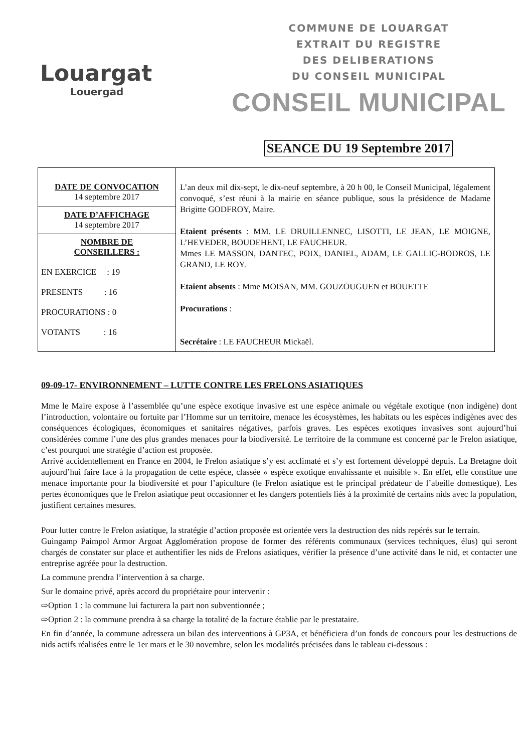Louargat
Louergad
COMMUNE DE LOUARGAT
EXTRAIT DU REGISTRE
DES DELIBERATIONS
DU CONSEIL MUNICIPAL
CONSEIL MUNICIPAL
SEANCE DU 19 Septembre 2017
| DATE DE CONVOCATION 14 septembre 2017 | L’an deux mil dix-sept, le dix-neuf septembre, à 20 h 00, le Conseil Municipal, légalement convoqué, s’est réuni à la mairie en séance publique, sous la présidence de Madame Brigitte GODFROY, Maire. Etaient présents : MM. LE DRUILLENNEC, LISOTTI, LE JEAN, LE MOIGNE, L’HEVEDER, BOUDEHENT, LE FAUCHEUR. Mmes LE MASSON, DANTEC, POIX, DANIEL, ADAM, LE GALLIC-BODROS, LE GRAND, LE ROY. Etaient absents : Mme MOISAN, MM. GOUZOUGUEN et BOUETTE Procurations : Secrétaire : LE FAUCHEUR Mickaël. |
| DATE D’AFFICHAGE 14 septembre 2017 | |
| NOMBRE DE CONSEILLERS : EN EXERCICE : 19 PRESENTS : 16 PROCURATIONS : 0 VOTANTS : 16 | |
09-09-17- ENVIRONNEMENT – LUTTE CONTRE LES FRELONS ASIATIQUES
Mme le Maire expose à l’assemblée qu’une espèce exotique invasive est une espèce animale ou végétale exotique (non indigène) dont l’introduction, volontaire ou fortuite par l’Homme sur un territoire, menace les écosystèmes, les habitats ou les espèces indigènes avec des conséquences écologiques, économiques et sanitaires négatives, parfois graves. Les espèces exotiques invasives sont aujourd’hui considérées comme l’une des plus grandes menaces pour la biodiversité. Le territoire de la commune est concerné par le Frelon asiatique, c’est pourquoi une stratégie d’action est proposée.
Arrivé accidentellement en France en 2004, le Frelon asiatique s’y est acclimaté et s’y est fortement développé depuis. La Bretagne doit aujourd’hui faire face à la propagation de cette espèce, classée « espèce exotique envahissante et nuisible ». En effet, elle constitue une menace importante pour la biodiversité et pour l’apiculture (le Frelon asiatique est le principal prédateur de l’abeille domestique). Les pertes économiques que le Frelon asiatique peut occasionner et les dangers potentiels liés à la proximité de certains nids avec la population, justifient certaines mesures.
Pour lutter contre le Frelon asiatique, la stratégie d’action proposée est orientée vers la destruction des nids repérés sur le terrain.
Guingamp Paimpol Armor Argoat Agglomération propose de former des référents communaux (services techniques, élus) qui seront chargés de constater sur place et authentifier les nids de Frelons asiatiques, vérifier la présence d’une activité dans le nid, et contacter une entreprise agréée pour la destruction.
La commune prendra l’intervention à sa charge.
Sur le domaine privé, après accord du propriétaire pour intervenir :
⇨Option 1 : la commune lui facturera la part non subventionnée ;
⇨Option 2 : la commune prendra à sa charge la totalité de la facture établie par le prestataire.
En fin d’année, la commune adressera un bilan des interventions à GP3A, et bénéficiera d’un fonds de concours pour les destructions de nids actifs réalisées entre le 1er mars et le 30 novembre, selon les modalités précisées dans le tableau ci-dessous :